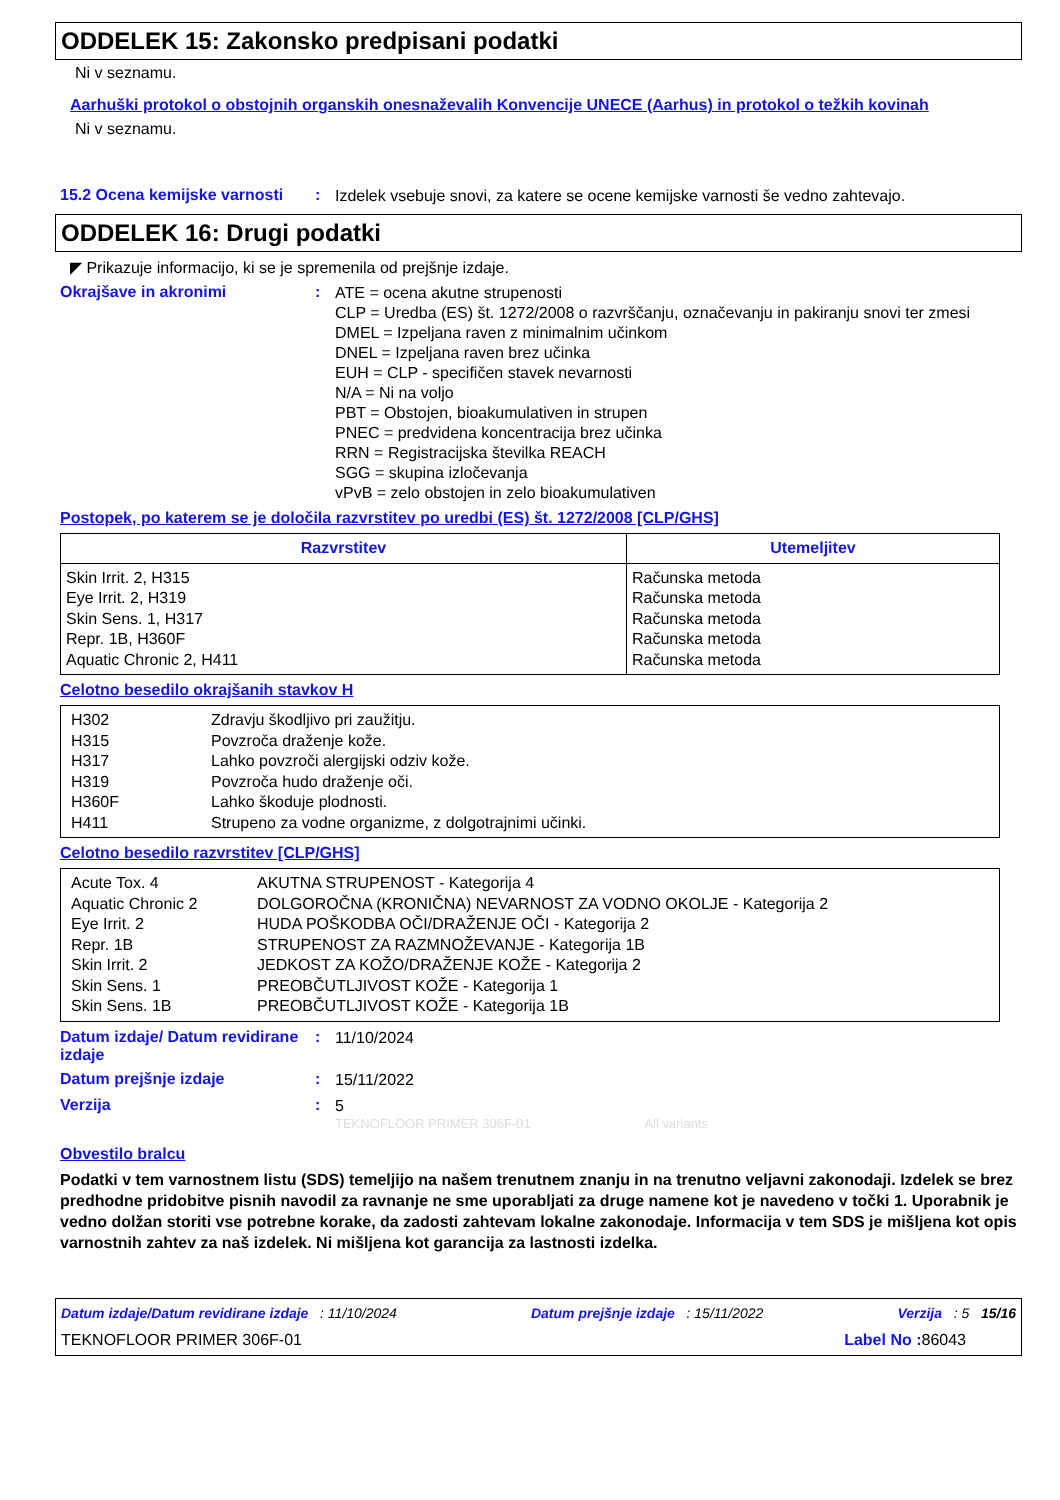ODDELEK 15: Zakonsko predpisani podatki
Ni v seznamu.
Aarhuški protokol o obstojnih organskih onesnaževalih Konvencije UNECE (Aarhus) in protokol o težkih kovinah
Ni v seznamu.
15.2 Ocena kemijske varnosti
:
Izdelek vsebuje snovi, za katere se ocene kemijske varnosti še vedno zahtevajo.
ODDELEK 16: Drugi podatki
◤ Prikazuje informacijo, ki se je spremenila od prejšnje izdaje.
Okrajšave in akronimi :
ATE = ocena akutne strupenosti
CLP = Uredba (ES) št. 1272/2008 o razvrščanju, označevanju in pakiranju snovi ter zmesi
DMEL = Izpeljana raven z minimalnim učinkom
DNEL = Izpeljana raven brez učinka
EUH = CLP - specifičen stavek nevarnosti
N/A = Ni na voljo
PBT = Obstojen, bioakumulativen in strupen
PNEC = predvidena koncentracija brez učinka
RRN = Registracijska številka REACH
SGG = skupina izločevanja
vPvB = zelo obstojen in zelo bioakumulativen
Postopek, po katerem se je določila razvrstitev po uredbi (ES) št. 1272/2008 [CLP/GHS]
| Razvrstitev | Utemeljitev |
| --- | --- |
| Skin Irrit. 2, H315 Eye Irrit. 2, H319 Skin Sens. 1, H317 Repr. 1B, H360F Aquatic Chronic 2, H411 | Računska metoda Računska metoda Računska metoda Računska metoda Računska metoda |
Celotno besedilo okrajšanih stavkov H
| / H302 / Zdravju škodljivo pri zaužitju. / / H315 / Povzroča draženje kože. / / H317 / Lahko povzroči alergijski odziv kože. / / H319 / Povzroča hudo draženje oči. / / H360F / Lahko škoduje plodnosti. / / H411 / Strupeno za vodne organizme, z dolgotrajnimi učinki. / |
Celotno besedilo razvrstitev [CLP/GHS]
| / Acute Tox. 4 / AKUTNA STRUPENOST - Kategorija 4 / / Aquatic Chronic 2 / DOLGOROČNA (KRONIČNA) NEVARNOST ZA VODNO OKOLJE - Kategorija 2 / / Eye Irrit. 2 / HUDA POŠKODBA OČI/DRAŽENJE OČI - Kategorija 2 / / Repr. 1B / STRUPENOST ZA RAZMNOŽEVANJE - Kategorija 1B / / Skin Irrit. 2 / JEDKOST ZA KOŽO/DRAŽENJE KOŽE - Kategorija 2 / / Skin Sens. 1 / PREOBČUTLJIVOST KOŽE - Kategorija 1 / / Skin Sens. 1B / PREOBČUTLJIVOST KOŽE - Kategorija 1B / |
Datum izdaje/ Datum revidirane izdaje
:
11/10/2024
Datum prejšnje izdaje :
15/11/2022
Verzija :
5
TEKNOFLOOR PRIMER 306F-01 All variants
Obvestilo bralcu
Podatki v tem varnostnem listu (SDS) temeljijo na našem trenutnem znanju in na trenutno veljavni zakonodaji. Izdelek se brez predhodne pridobitve pisnih navodil za ravnanje ne sme uporabljati za druge namene kot je navedeno v točki 1. Uporabnik je vedno dolžan storiti vse potrebne korake, da zadosti zahtevam lokalne zakonodaje. Informacija v tem SDS je mišljena kot opis varnostnih zahtev za naš izdelek. Ni mišljena kot garancija za lastnosti izdelka.
Datum izdaje/Datum revidirane izdaje : 11/10/2024 Datum prejšnje izdaje : 15/11/2022 Verzija : 5 15/16
TEKNOFLOOR PRIMER 306F-01 Label No : 86043